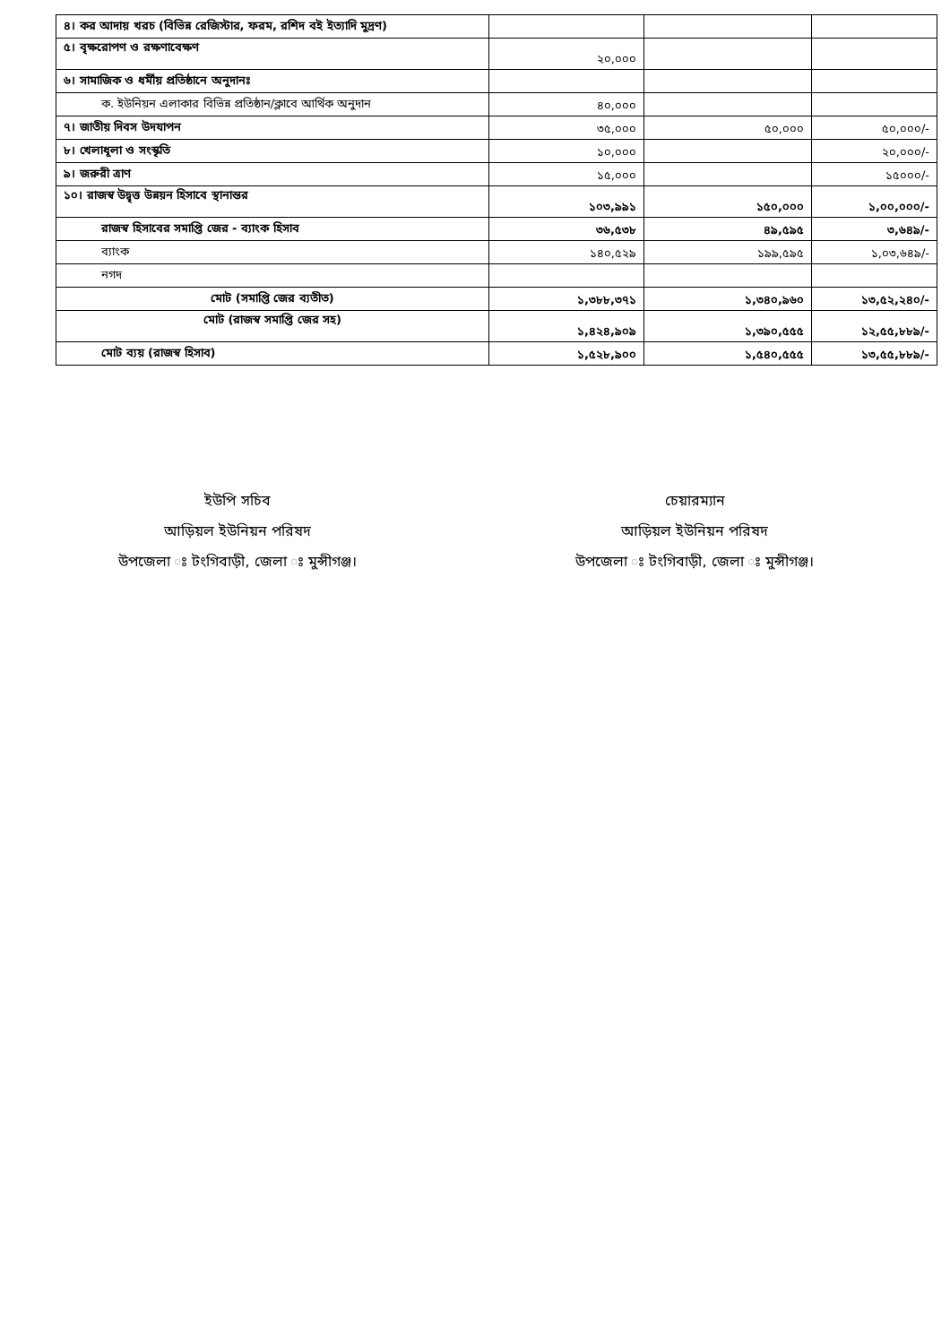| ৪। কর আদায় খরচ (বিভিন্ন রেজিস্টার, ফরম, রশিদ বই ইত্যাদি মুদ্রণ) | | | |
| ৫। বৃক্ষরোপণ ও রক্ষণাবেক্ষণ | ২০,০০০ | | |
| ৬। সামাজিক ও ধর্মীয় প্রতিষ্ঠানে অনুদানঃ | | | |
| ক. ইউনিয়ন এলাকার বিভিন্ন প্রতিষ্ঠান/ক্লাবে আর্থিক অনুদান | ৪০,০০০ | | |
| ৭। জাতীয় দিবস উদযাপন | ৩৫,০০০ | ৫০,০০০ | ৫০,০০০/- |
| ৮। খেলাধূলা ও সংস্কৃতি | ১০,০০০ | | ২০,০০০/- |
| ৯। জরুরী ত্রাণ | ১৫,০০০ | | ১৫০০০/- |
| ১০। রাজস্ব উদ্বৃত্ত উন্নয়ন হিসাবে স্থানান্তর | ১০৩,৯৯১ | ১৫০,০০০ | ১,০০,০০০/- |
| রাজস্ব হিসাবের সমাপ্তি জের - ব্যাংক হিসাব | ৩৬,৫৩৮ | ৪৯,৫৯৫ | ৩,৬৪৯/- |
| ব্যাংক | ১৪০,৫২৯ | ১৯৯,৫৯৫ | ১,০৩,৬৪৯/- |
| নগদ | | | |
| মোট (সমাপ্তি জের ব্যতীত) | ১,৩৮৮,৩৭১ | ১,৩৪০,৯৬০ | ১৩,৫২,২৪০/- |
| মোট (রাজস্ব সমাপ্তি জের সহ) | ১,৪২৪,৯০৯ | ১,৩৯০,৫৫৫ | ১২,৫৫,৮৮৯/- |
| মোট ব্যয় (রাজস্ব হিসাব) | ১,৫২৮,৯০০ | ১,৫৪০,৫৫৫ | ১৩,৫৫,৮৮৯/- |
ইউপি সচিব
আড়িয়ল ইউনিয়ন পরিষদ
উপজেলা ঃ টংগিবাড়ী, জেলা ঃ মুন্সীগঞ্জ।
চেয়ারম্যান
আড়িয়ল ইউনিয়ন পরিষদ
উপজেলা ঃ টংগিবাড়ী, জেলা ঃ মুন্সীগঞ্জ।